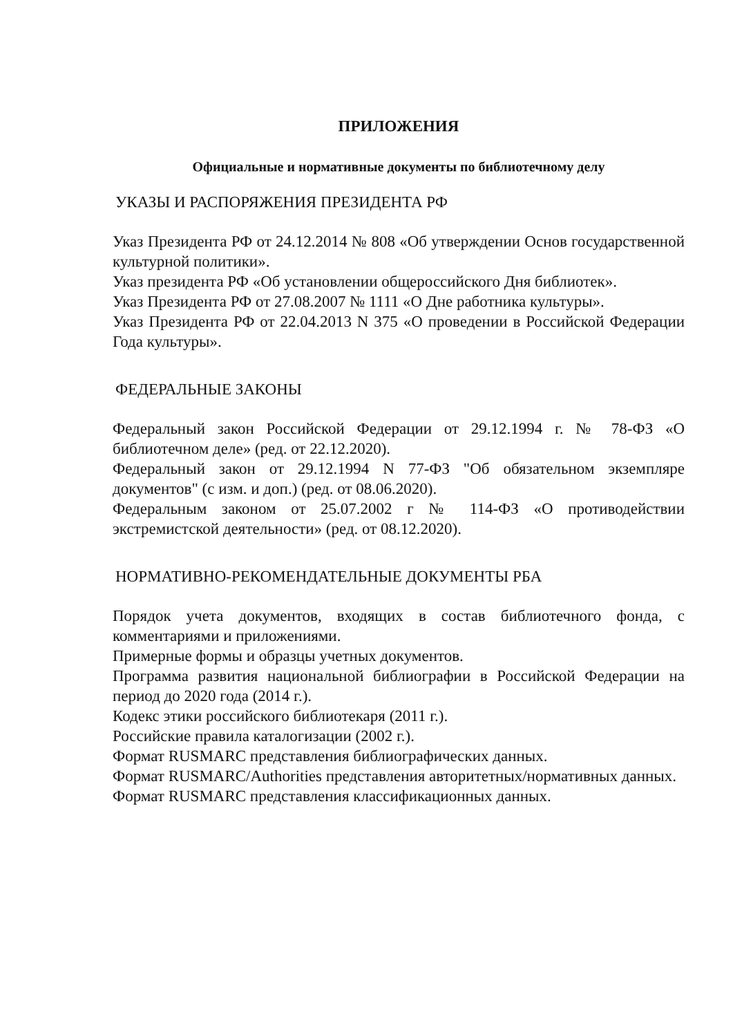ПРИЛОЖЕНИЯ
Официальные и нормативные документы по библиотечному делу
УКАЗЫ И РАСПОРЯЖЕНИЯ ПРЕЗИДЕНТА РФ
Указ Президента РФ от 24.12.2014 № 808 «Об утверждении Основ государственной культурной политики».
Указ президента РФ «Об установлении общероссийского Дня библиотек».
Указ Президента РФ от 27.08.2007 № 1111 «О Дне работника культуры».
Указ Президента РФ от 22.04.2013 N 375 «О проведении в Российской Федерации Года культуры».
ФЕДЕРАЛЬНЫЕ ЗАКОНЫ
Федеральный закон Российской Федерации от 29.12.1994 г. № 78-ФЗ «О библиотечном деле» (ред. от 22.12.2020).
Федеральный закон от 29.12.1994 N 77-ФЗ "Об обязательном экземпляре документов" (с изм. и доп.) (ред. от 08.06.2020).
Федеральным законом от 25.07.2002 г № 114-ФЗ «О противодействии экстремистской деятельности» (ред. от 08.12.2020).
НОРМАТИВНО-РЕКОМЕНДАТЕЛЬНЫЕ ДОКУМЕНТЫ РБА
Порядок учета документов, входящих в состав библиотечного фонда, с комментариями и приложениями.
Примерные формы и образцы учетных документов.
Программа развития национальной библиографии в Российской Федерации на период до 2020 года (2014 г.).
Кодекс этики российского библиотекаря (2011 г.).
Российские правила каталогизации (2002 г.).
Формат RUSMARC представления библиографических данных.
Формат RUSMARC/Authorities представления авторитетных/нормативных данных.
Формат RUSMARC представления классификационных данных.